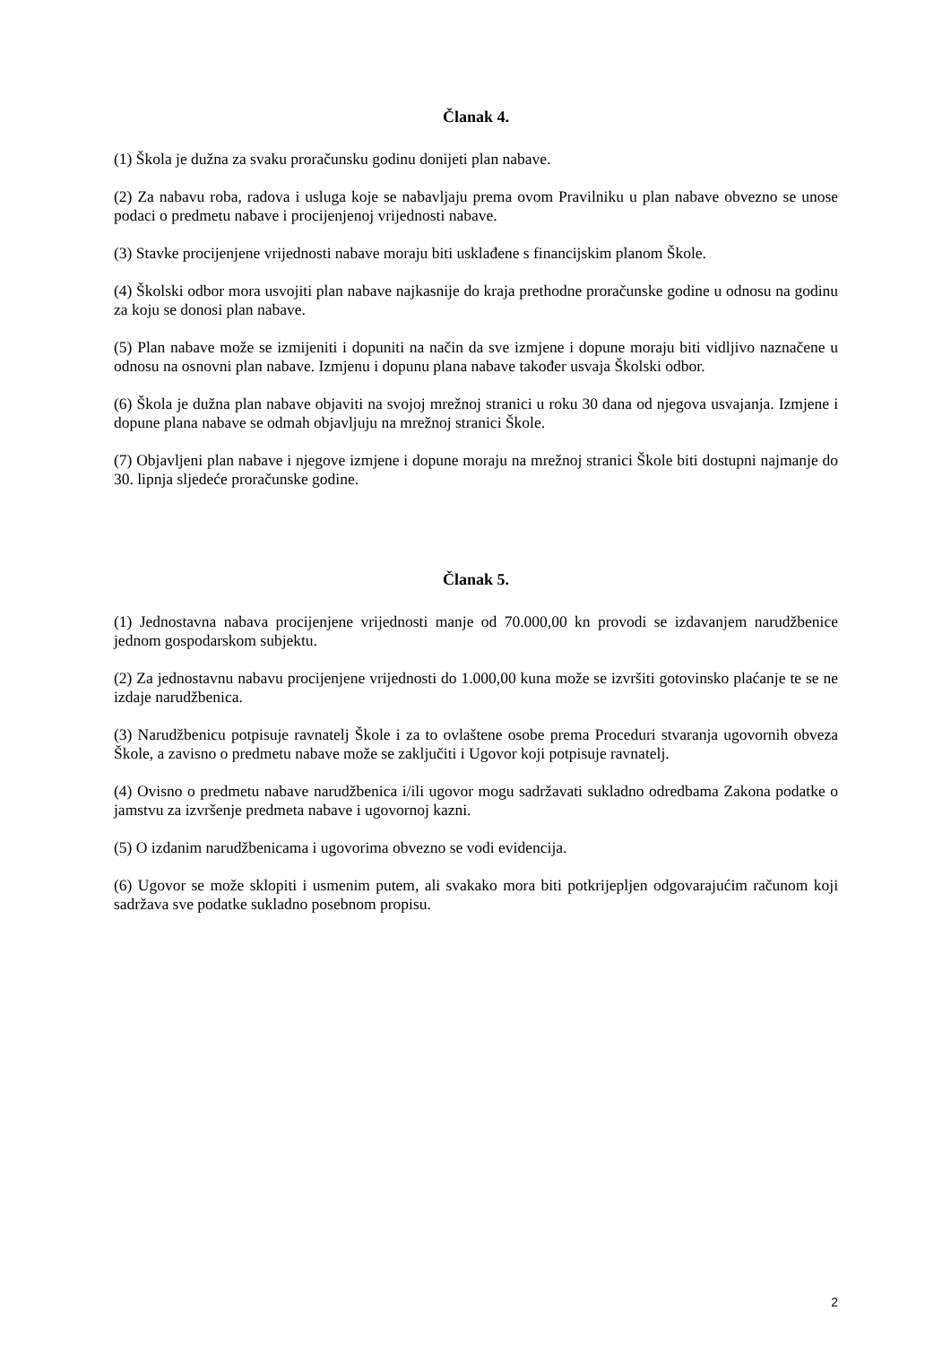Članak 4.
(1) Škola je dužna za svaku proračunsku godinu donijeti plan nabave.
(2) Za nabavu roba, radova i usluga koje se nabavljaju prema ovom Pravilniku u plan nabave obvezno se unose podaci o predmetu nabave i procijenjenoj vrijednosti nabave.
(3) Stavke procijenjene vrijednosti nabave moraju biti usklađene s financijskim planom Škole.
(4) Školski odbor mora usvojiti plan nabave najkasnije do kraja prethodne proračunske godine u odnosu na godinu za koju se donosi plan nabave.
(5) Plan nabave može se izmijeniti i dopuniti na način da sve izmjene i dopune moraju biti vidljivo naznačene u odnosu na osnovni plan nabave. Izmjenu i dopunu plana nabave također usvaja Školski odbor.
(6) Škola je dužna plan nabave objaviti na svojoj mrežnoj stranici u roku 30 dana od njegova usvajanja. Izmjene i dopune plana nabave se odmah objavljuju na mrežnoj stranici Škole.
(7) Objavljeni plan nabave i njegove izmjene i dopune moraju na mrežnoj stranici Škole biti dostupni najmanje do 30. lipnja sljedeće proračunske godine.
Članak 5.
(1) Jednostavna nabava procijenjene vrijednosti manje od 70.000,00 kn provodi se izdavanjem narudžbenice jednom gospodarskom subjektu.
(2) Za jednostavnu nabavu procijenjene vrijednosti do 1.000,00 kuna može se izvršiti gotovinsko plaćanje te se ne izdaje narudžbenica.
(3) Narudžbenicu potpisuje ravnatelj Škole i za to ovlaštene osobe prema Proceduri stvaranja ugovornih obveza Škole, a zavisno o predmetu nabave može se zaključiti i Ugovor koji potpisuje ravnatelj.
(4) Ovisno o predmetu nabave narudžbenica i/ili ugovor mogu sadržavati sukladno odredbama Zakona podatke o jamstvu za izvršenje predmeta nabave i ugovornoj kazni.
(5) O izdanim narudžbenicama i ugovorima obvezno se vodi evidencija.
(6) Ugovor se može sklopiti i usmenim putem, ali svakako mora biti potkrijepljen odgovarajućim računom koji sadržava sve podatke sukladno posebnom propisu.
2